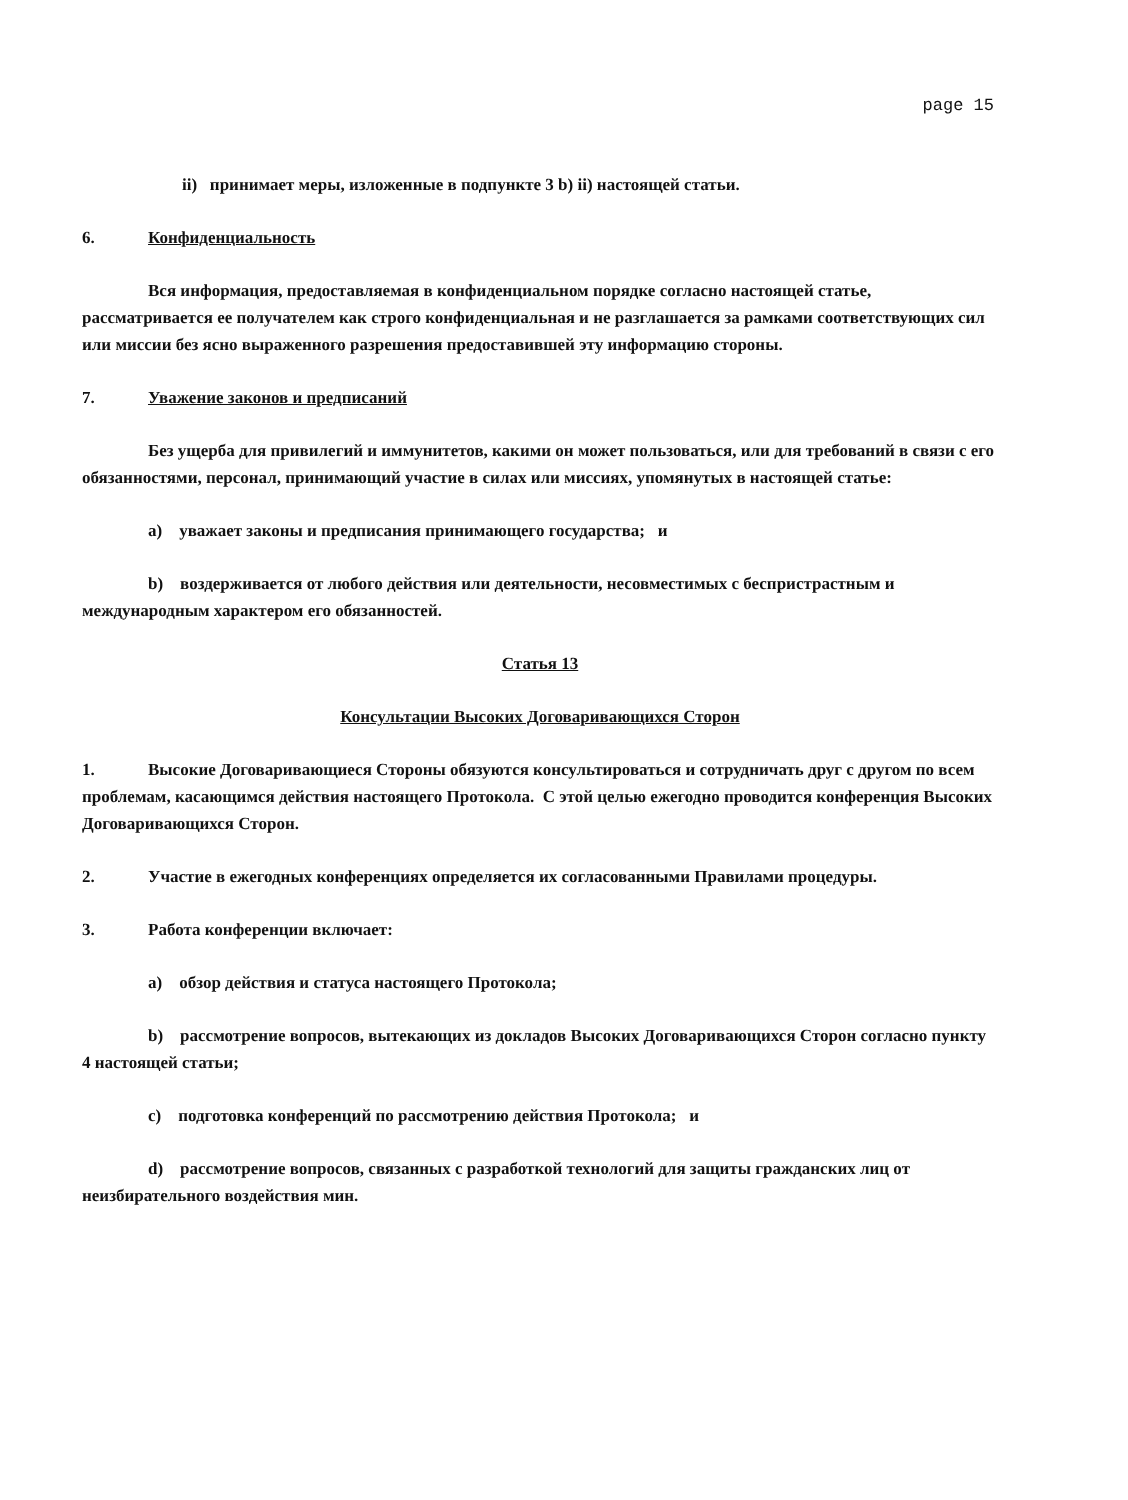page 15
ii) принимает меры, изложенные в подпункте 3 b) ii) настоящей статьи.
6. Конфиденциальность
Вся информация, предоставляемая в конфиденциальном порядке согласно настоящей статье, рассматривается ее получателем как строго конфиденциальная и не разглашается за рамками соответствующих сил или миссии без ясно выраженного разрешения предоставившей эту информацию стороны.
7. Уважение законов и предписаний
Без ущерба для привилегий и иммунитетов, какими он может пользоваться, или для требований в связи с его обязанностями, персонал, принимающий участие в силах или миссиях, упомянутых в настоящей статье:
a) уважает законы и предписания принимающего государства; и
b) воздерживается от любого действия или деятельности, несовместимых с беспристрастным и международным характером его обязанностей.
Статья 13
Консультации Высоких Договаривающихся Сторон
1. Высокие Договаривающиеся Стороны обязуются консультироваться и сотрудничать друг с другом по всем проблемам, касающимся действия настоящего Протокола. С этой целью ежегодно проводится конференция Высоких Договаривающихся Сторон.
2. Участие в ежегодных конференциях определяется их согласованными Правилами процедуры.
3. Работа конференции включает:
a) обзор действия и статуса настоящего Протокола;
b) рассмотрение вопросов, вытекающих из докладов Высоких Договаривающихся Сторон согласно пункту 4 настоящей статьи;
c) подготовка конференций по рассмотрению действия Протокола; и
d) рассмотрение вопросов, связанных с разработкой технологий для защиты гражданских лиц от неизбирательного воздействия мин.